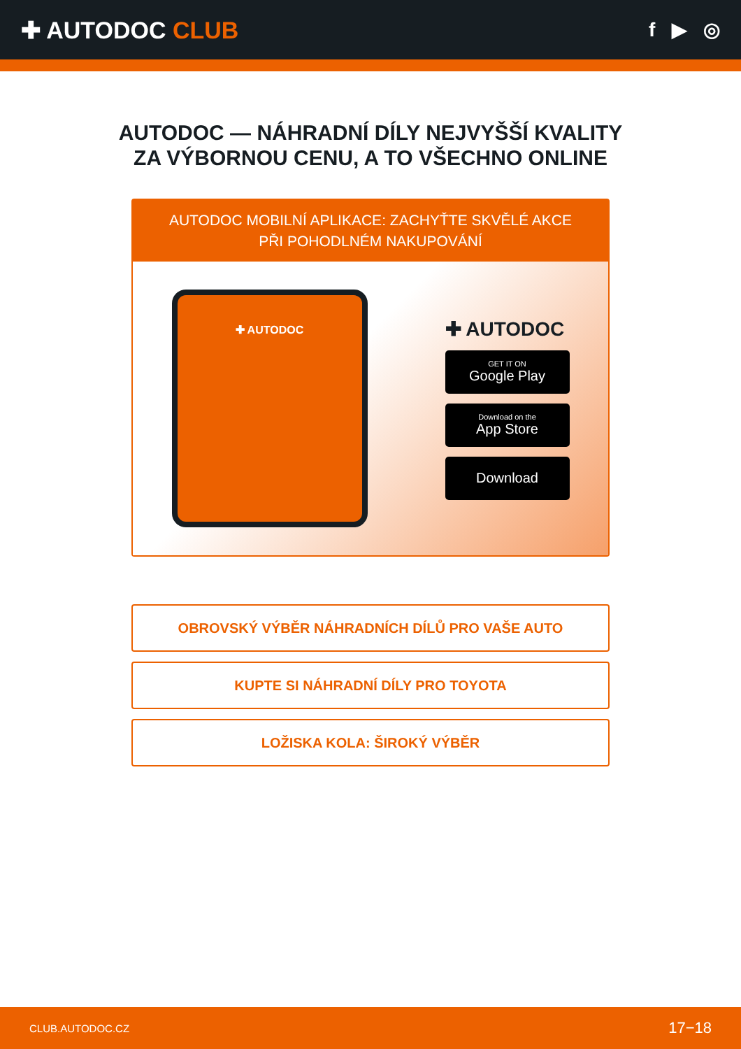✚ AUTODOC CLUB
f ▶ ◎
AUTODOC — NÁHRADNÍ DÍLY NEJVYŠŠÍ KVALITY ZA VÝBORNOU CENU, A TO VŠECHNO ONLINE
AUTODOC MOBILNÍ APLIKACE: ZACHYŤTE SKVĚLÉ AKCE PŘI POHODLNÉM NAKUPOVÁNÍ
✚ AUTODOC
✚ AUTODOC
GET IT ON
Google Play
Download on the
App Store
Download
OBROVSKÝ VÝBĚR NÁHRADNÍCH DÍLŮ PRO VAŠE AUTO
KUPTE SI NÁHRADNÍ DÍLY PRO TOYOTA
LOŽISKA KOLA: ŠIROKÝ VÝBĚR
CLUB.AUTODOC.CZ 17−18